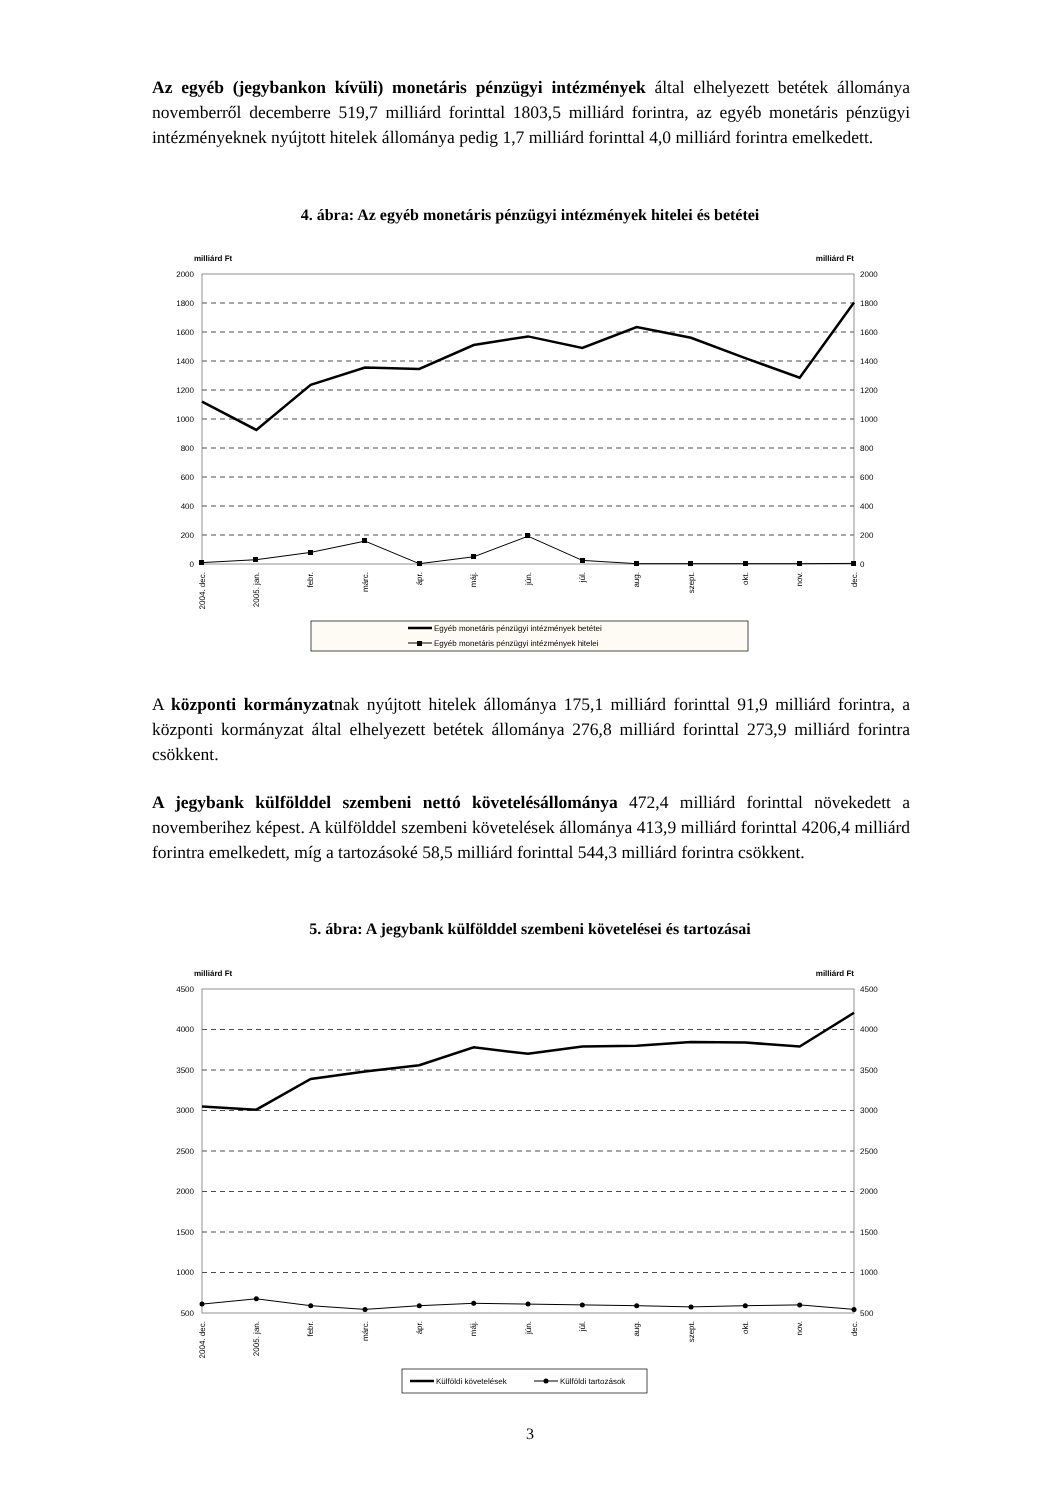Az egyéb (jegybankon kívüli) monetáris pénzügyi intézmények által elhelyezett betétek állománya novemberről decemberre 519,7 milliárd forinttal 1803,5 milliárd forintra, az egyéb monetáris pénzügyi intézményeknek nyújtott hitelek állománya pedig 1,7 milliárd forinttal 4,0 milliárd forintra emelkedett.
4. ábra: Az egyéb monetáris pénzügyi intézmények hitelei és betétei
milliárd Ft
milliárd Ft
2000
1800
1600
1400
1200
1000
800
600
400
200
0
2000
1800
1600
1400
1200
1000
800
600
400
200
0
2004. dec.
2005. jan.
febr.
márc.
ápr.
máj.
jún.
júl.
aug.
szept.
okt.
nov.
dec.
Egyéb monetáris pénzügyi intézmények betétei
Egyéb monetáris pénzügyi intézmények hitelei
A központi kormányzatnak nyújtott hitelek állománya 175,1 milliárd forinttal 91,9 milliárd forintra, a központi kormányzat által elhelyezett betétek állománya 276,8 milliárd forinttal 273,9 milliárd forintra csökkent.
A jegybank külfölddel szembeni nettó követelésállománya 472,4 milliárd forinttal növekedett a novemberihez képest. A külfölddel szembeni követelések állománya 413,9 milliárd forinttal 4206,4 milliárd forintra emelkedett, míg a tartozásoké 58,5 milliárd forinttal 544,3 milliárd forintra csökkent.
5. ábra: A jegybank külfölddel szembeni követelései és tartozásai
milliárd Ft
milliárd Ft
4500
4000
3500
3000
2500
2000
1500
1000
500
4500
4000
3500
3000
2500
2000
1500
1000
500
2004. dec.
2005. jan.
febr.
márc.
ápr.
máj.
jún.
júl.
aug.
szept.
okt.
nov.
dec.
Külföldi követelések
Külföldi tartozások
3